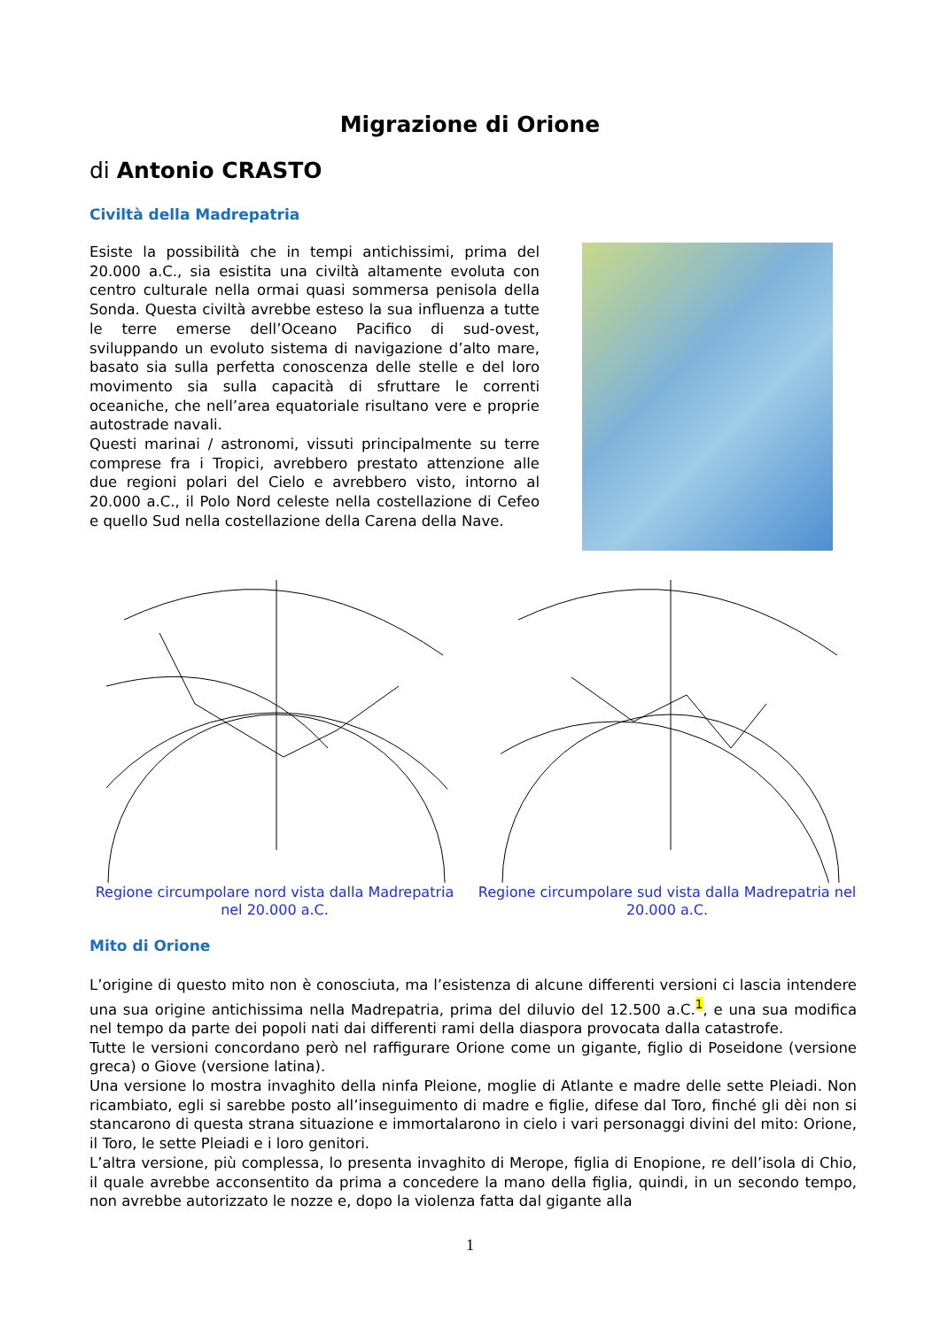Migrazione di Orione
di Antonio CRASTO
Civiltà della Madrepatria
Esiste la possibilità che in tempi antichissimi, prima del 20.000 a.C., sia esistita una civiltà altamente evoluta con centro culturale nella ormai quasi sommersa penisola della Sonda. Questa civiltà avrebbe esteso la sua influenza a tutte le terre emerse dell’Oceano Pacifico di sud-ovest, sviluppando un evoluto sistema di navigazione d’alto mare, basato sia sulla perfetta conoscenza delle stelle e del loro movimento sia sulla capacità di sfruttare le correnti oceaniche, che nell’area equatoriale risultano vere e proprie autostrade navali.
Questi marinai / astronomi, vissuti principalmente su terre comprese fra i Tropici, avrebbero prestato attenzione alle due regioni polari del Cielo e avrebbero visto, intorno al 20.000 a.C., il Polo Nord celeste nella costellazione di Cefeo e quello Sud nella costellazione della Carena della Nave.
Regione circumpolare nord vista dalla Madrepatria nel 20.000 a.C.
Regione circumpolare sud vista dalla Madrepatria nel 20.000 a.C.
Mito di Orione
L’origine di questo mito non è conosciuta, ma l’esistenza di alcune differenti versioni ci lascia intendere una sua origine antichissima nella Madrepatria, prima del diluvio del 12.500 a.C.<sup>1</sup>, e una sua modifica nel tempo da parte dei popoli nati dai differenti rami della diaspora provocata dalla catastrofe.
Tutte le versioni concordano però nel raffigurare Orione come un gigante, figlio di Poseidone (versione greca) o Giove (versione latina).
Una versione lo mostra invaghito della ninfa Pleione, moglie di Atlante e madre delle sette Pleiadi. Non ricambiato, egli si sarebbe posto all’inseguimento di madre e figlie, difese dal Toro, finché gli dèi non si stancarono di questa strana situazione e immortalarono in cielo i vari personaggi divini del mito: Orione, il Toro, le sette Pleiadi e i loro genitori.
L’altra versione, più complessa, lo presenta invaghito di Merope, figlia di Enopione, re dell’isola di Chio, il quale avrebbe acconsentito da prima a concedere la mano della figlia, quindi, in un secondo tempo, non avrebbe autorizzato le nozze e, dopo la violenza fatta dal gigante alla
1